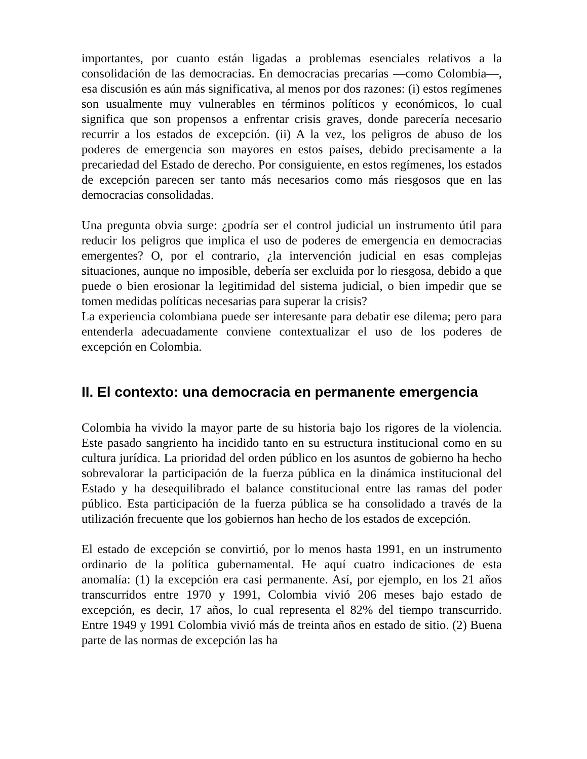importantes, por cuanto están ligadas a problemas esenciales relativos a la consolidación de las democracias. En democracias precarias —como Colombia—, esa discusión es aún más significativa, al menos por dos razones: (i) estos regímenes son usualmente muy vulnerables en términos políticos y económicos, lo cual significa que son propensos a enfrentar crisis graves, donde parecería necesario recurrir a los estados de excepción. (ii) A la vez, los peligros de abuso de los poderes de emergencia son mayores en estos países, debido precisamente a la precariedad del Estado de derecho. Por consiguiente, en estos regímenes, los estados de excepción parecen ser tanto más necesarios como más riesgosos que en las democracias consolidadas.
Una pregunta obvia surge: ¿podría ser el control judicial un instrumento útil para reducir los peligros que implica el uso de poderes de emergencia en democracias emergentes? O, por el contrario, ¿la intervención judicial en esas complejas situaciones, aunque no imposible, debería ser excluida por lo riesgosa, debido a que puede o bien erosionar la legitimidad del sistema judicial, o bien impedir que se tomen medidas políticas necesarias para superar la crisis?
La experiencia colombiana puede ser interesante para debatir ese dilema; pero para entenderla adecuadamente conviene contextualizar el uso de los poderes de excepción en Colombia.
II. El contexto: una democracia en permanente emergencia
Colombia ha vivido la mayor parte de su historia bajo los rigores de la violencia. Este pasado sangriento ha incidido tanto en su estructura institucional como en su cultura jurídica. La prioridad del orden público en los asuntos de gobierno ha hecho sobrevalorar la participación de la fuerza pública en la dinámica institucional del Estado y ha desequilibrado el balance constitucional entre las ramas del poder público. Esta participación de la fuerza pública se ha consolidado a través de la utilización frecuente que los gobiernos han hecho de los estados de excepción.
El estado de excepción se convirtió, por lo menos hasta 1991, en un instrumento ordinario de la política gubernamental. He aquí cuatro indicaciones de esta anomalía: (1) la excepción era casi permanente. Así, por ejemplo, en los 21 años transcurridos entre 1970 y 1991, Colombia vivió 206 meses bajo estado de excepción, es decir, 17 años, lo cual representa el 82% del tiempo transcurrido. Entre 1949 y 1991 Colombia vivió más de treinta años en estado de sitio. (2) Buena parte de las normas de excepción las ha